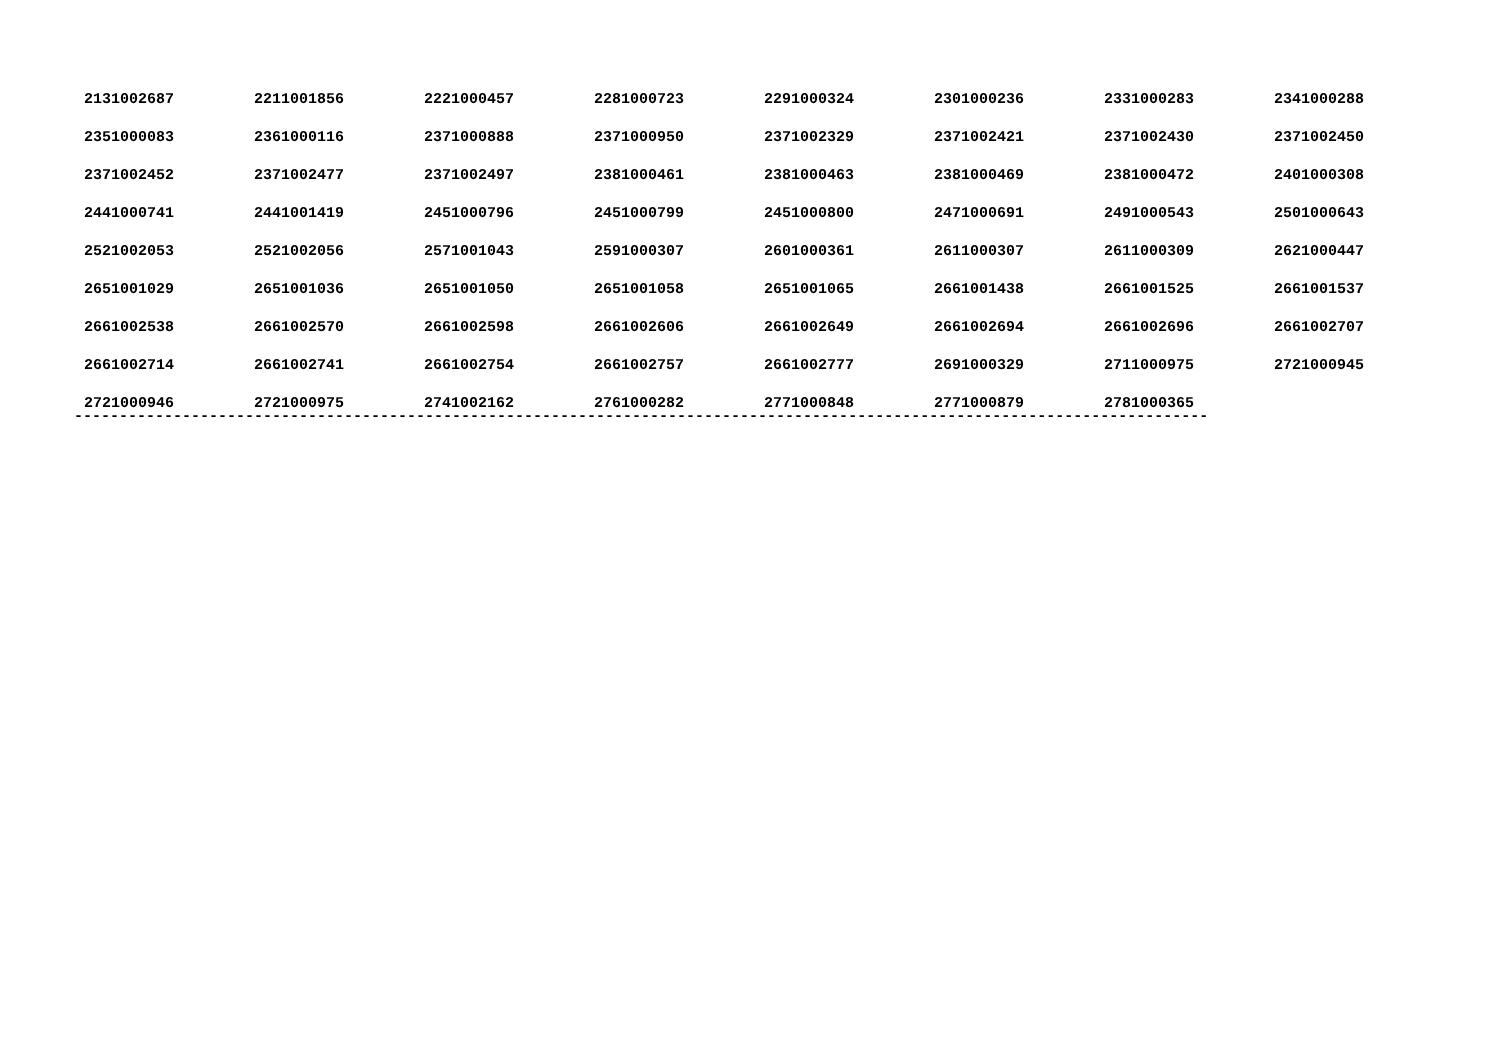| 2131002687 | 2211001856 | 2221000457 | 2281000723 | 2291000324 | 2301000236 | 2331000283 | 2341000288 |
| 2351000083 | 2361000116 | 2371000888 | 2371000950 | 2371002329 | 2371002421 | 2371002430 | 2371002450 |
| 2371002452 | 2371002477 | 2371002497 | 2381000461 | 2381000463 | 2381000469 | 2381000472 | 2401000308 |
| 2441000741 | 2441001419 | 2451000796 | 2451000799 | 2451000800 | 2471000691 | 2491000543 | 2501000643 |
| 2521002053 | 2521002056 | 2571001043 | 2591000307 | 2601000361 | 2611000307 | 2611000309 | 2621000447 |
| 2651001029 | 2651001036 | 2651001050 | 2651001058 | 2651001065 | 2661001438 | 2661001525 | 2661001537 |
| 2661002538 | 2661002570 | 2661002598 | 2661002606 | 2661002649 | 2661002694 | 2661002696 | 2661002707 |
| 2661002714 | 2661002741 | 2661002754 | 2661002757 | 2661002777 | 2691000329 | 2711000975 | 2721000945 |
| 2721000946 | 2721000975 | 2741002162 | 2761000282 | 2771000848 | 2771000879 | 2781000365 | |
------------------------------------------------------------------------------------------------------------------------------